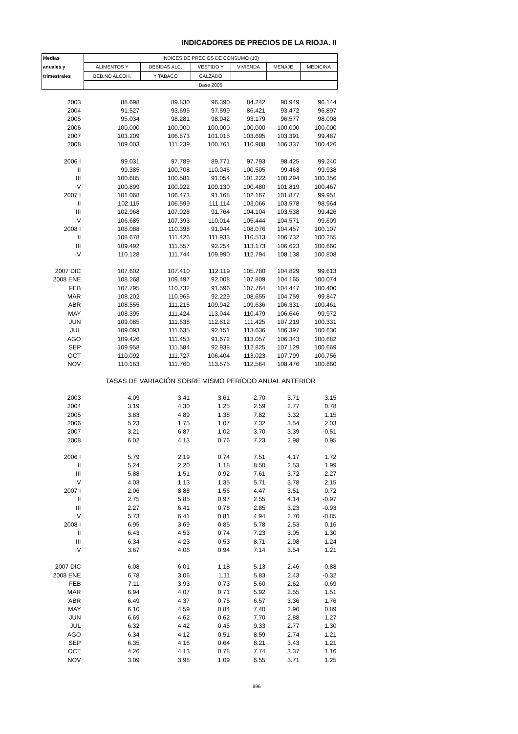INDICADORES DE PRECIOS DE LA RIOJA. II
| Medias | INDICES DE PRECIOS DE CONSUMO (10) | | | | | |
| --- | --- | --- | --- | --- | --- | --- |
| anuales y | ALIMENTOS Y | BEBIDAS ALC. | VESTIDO Y | VIVIENDA | MENAJE | MEDICINA |
| trimestrales | BEB.NO ALCOH. | Y TABACO | CALZADO | | | |
| | Base 2006 | | | | | |
| 2003 | 88.698 | 89.830 | 96.390 | 84.242 | 90.949 | 96.144 |
| 2004 | 91.527 | 93.695 | 97.599 | 86.421 | 93.472 | 96.897 |
| 2005 | 95.034 | 98.281 | 98.942 | 93.179 | 96.577 | 98.008 |
| 2006 | 100.000 | 100.000 | 100.000 | 100.000 | 100.000 | 100.000 |
| 2007 | 103.209 | 106.873 | 101.015 | 103.695 | 103.391 | 99.487 |
| 2008 | 109.003 | 111.239 | 100.761 | 110.988 | 106.337 | 100.426 |
| 2006 I | 99.031 | 97.789 | 89.771 | 97.793 | 98.425 | 99.240 |
| II | 99.385 | 100.708 | 110.046 | 100.505 | 99.463 | 99.938 |
| III | 100.685 | 100.581 | 91.054 | 101.222 | 100.294 | 100.356 |
| IV | 100.899 | 100.922 | 109.130 | 100.480 | 101.819 | 100.467 |
| 2007 I | 101.068 | 106.473 | 91.168 | 102.167 | 101.877 | 99.951 |
| II | 102.115 | 106.599 | 111.114 | 103.066 | 103.578 | 98.964 |
| III | 102.968 | 107.028 | 91.764 | 104.104 | 103.538 | 99.426 |
| IV | 106.685 | 107.393 | 110.014 | 105.444 | 104.571 | 99.609 |
| 2008 I | 108.088 | 110.398 | 91.944 | 108.076 | 104.457 | 100.107 |
| II | 108.678 | 111.426 | 111.933 | 110.513 | 106.732 | 100.255 |
| III | 109.492 | 111.557 | 92.254 | 113.173 | 106.623 | 100.660 |
| IV | 110.128 | 111.744 | 109.990 | 112.794 | 108.138 | 100.808 |
| 2007 DIC | 107.602 | 107.410 | 112.119 | 105.780 | 104.829 | 99.613 |
| 2008 ENE | 108.268 | 109.497 | 92.008 | 107.809 | 104.165 | 100.074 |
| FEB | 107.795 | 110.732 | 91.596 | 107.764 | 104.447 | 100.400 |
| MAR | 108.202 | 110.965 | 92.229 | 108.655 | 104.759 | 99.847 |
| ABR | 108.555 | 111.215 | 109.942 | 109.636 | 106.331 | 100.461 |
| MAY | 108.395 | 111.424 | 113.044 | 110.479 | 106.646 | 99.972 |
| JUN | 109.085 | 111.638 | 112.812 | 111.425 | 107.219 | 100.331 |
| JUL | 109.093 | 111.635 | 92.151 | 113.636 | 106.397 | 100.630 |
| AGO | 109.426 | 111.453 | 91.672 | 113.057 | 106.343 | 100.682 |
| SEP | 109.958 | 111.584 | 92.938 | 112.825 | 107.129 | 100.669 |
| OCT | 110.092 | 111.727 | 106.404 | 113.023 | 107.799 | 100.756 |
| NOV | 110.163 | 111.760 | 113.575 | 112.564 | 108.476 | 100.860 |
| | TASAS DE VARIACIÓN SOBRE MISMO PERÍODO ANUAL ANTERIOR | | | | | |
| 2003 | 4.09 | 3.41 | 3.61 | 2.70 | 3.71 | 3.15 |
| 2004 | 3.19 | 4.30 | 1.25 | 2.59 | 2.77 | 0.78 |
| 2005 | 3.83 | 4.89 | 1.38 | 7.82 | 3.32 | 1.15 |
| 2006 | 5.23 | 1.75 | 1.07 | 7.32 | 3.54 | 2.03 |
| 2007 | 3.21 | 6.87 | 1.02 | 3.70 | 3.39 | -0.51 |
| 2008 | 6.02 | 4.13 | 0.76 | 7.23 | 2.98 | 0.95 |
| 2006 I | 5.79 | 2.19 | 0.74 | 7.51 | 4.17 | 1.72 |
| II | 5.24 | 2.20 | 1.18 | 8.50 | 2.53 | 1.99 |
| III | 5.88 | 1.51 | 0.92 | 7.61 | 3.72 | 2.27 |
| IV | 4.03 | 1.13 | 1.35 | 5.71 | 3.78 | 2.15 |
| 2007 I | 2.06 | 8.88 | 1.56 | 4.47 | 3.51 | 0.72 |
| II | 2.75 | 5.85 | 0.97 | 2.55 | 4.14 | -0.97 |
| III | 2.27 | 6.41 | 0.78 | 2.85 | 3.23 | -0.93 |
| IV | 5.73 | 6.41 | 0.81 | 4.94 | 2.70 | -0.85 |
| 2008 I | 6.95 | 3.69 | 0.85 | 5.78 | 2.53 | 0.16 |
| II | 6.43 | 4.53 | 0.74 | 7.23 | 3.05 | 1.30 |
| III | 6.34 | 4.23 | 0.53 | 8.71 | 2.98 | 1.24 |
| IV | 3.67 | 4.06 | 0.94 | 7.14 | 3.54 | 1.21 |
| 2007 DIC | 6.08 | 6.01 | 1.18 | 5.13 | 2.46 | -0.88 |
| 2008 ENE | 6.78 | 3.06 | 1.11 | 5.83 | 2.43 | -0.32 |
| FEB | 7.11 | 3.93 | 0.73 | 5.60 | 2.62 | -0.69 |
| MAR | 6.94 | 4.07 | 0.71 | 5.92 | 2.55 | 1.51 |
| ABR | 6.49 | 4.37 | 0.75 | 6.57 | 3.36 | 1.76 |
| MAY | 6.10 | 4.59 | 0.84 | 7.40 | 2.90 | 0.89 |
| JUN | 6.69 | 4.62 | 0.62 | 7.70 | 2.88 | 1.27 |
| JUL | 6.32 | 4.42 | 0.45 | 9.33 | 2.77 | 1.30 |
| AGO | 6.34 | 4.12 | 0.51 | 8.59 | 2.74 | 1.21 |
| SEP | 6.35 | 4.16 | 0.64 | 8.21 | 3.43 | 1.21 |
| OCT | 4.26 | 4.13 | 0.78 | 7.74 | 3.37 | 1.16 |
| NOV | 3.09 | 3.98 | 1.09 | 6.55 | 3.71 | 1.25 |
896